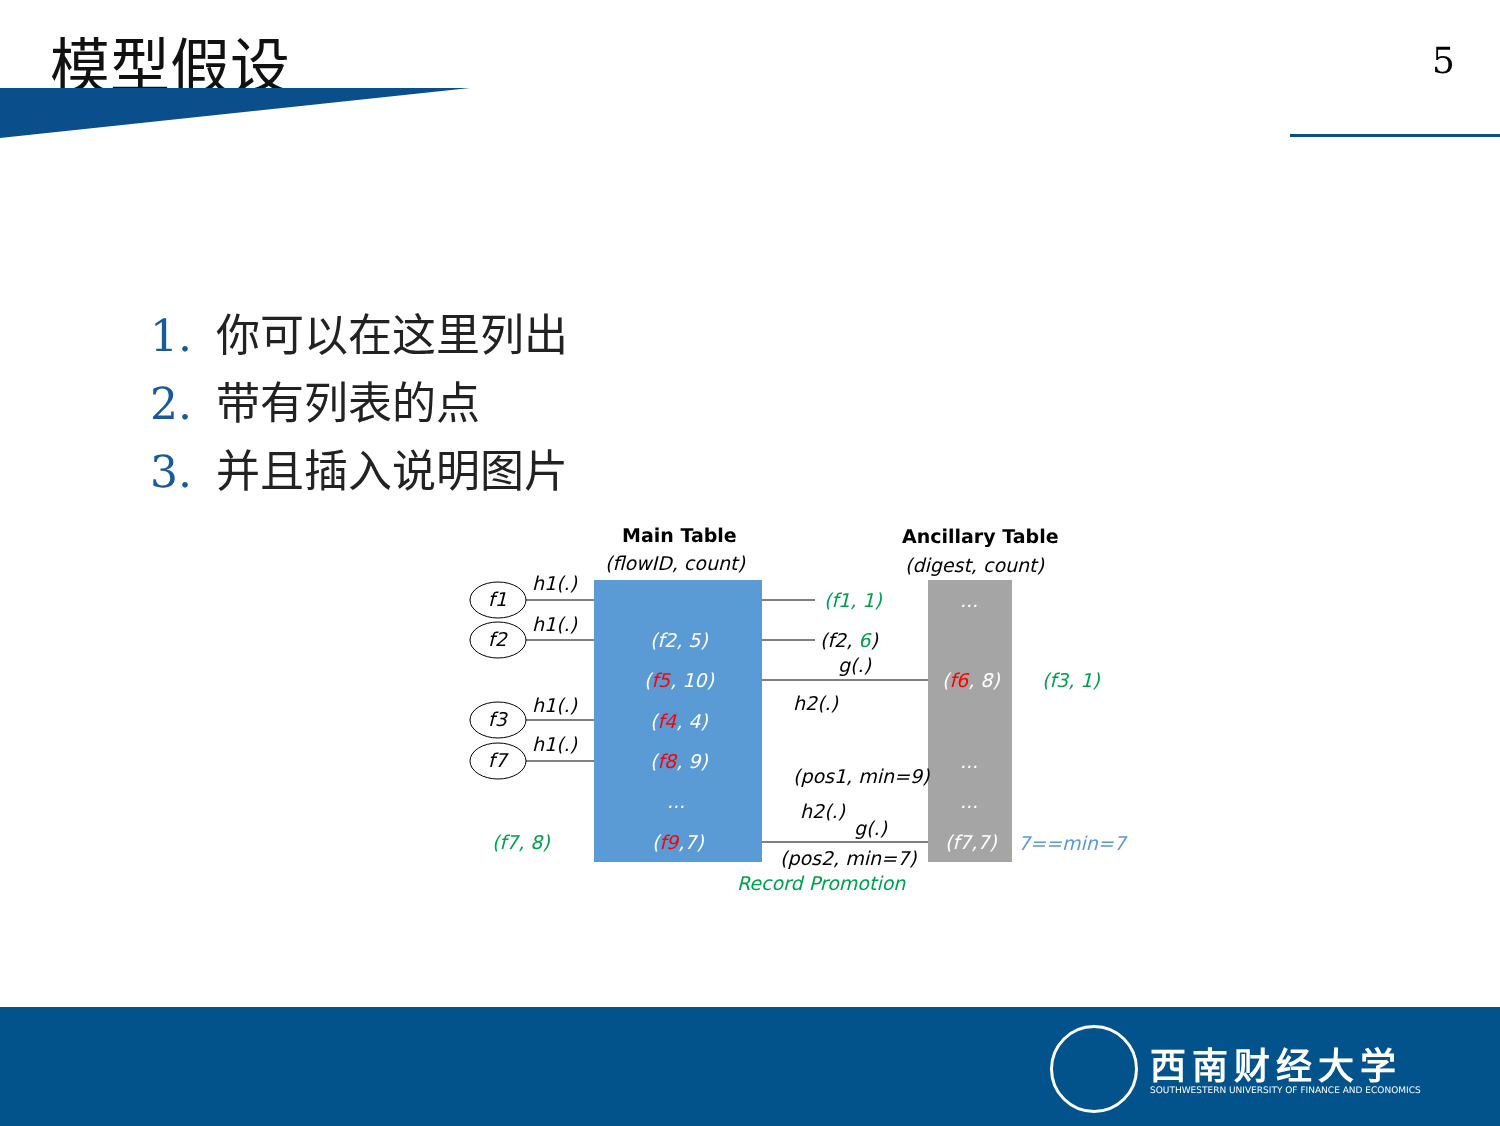模型假设 5
1. 你可以在这里列出
2. 带有列表的点
3. 并且插入说明图片
Main Table
(flowID, count)
Ancillary Table
(digest, count)
(f2, 5)
(f5, 10)
(f4, 4)
(f8, 9)
...
(f9,7)
...
(f6, 8)
...
...
(f7,7)
f1
f2
f3
f7
h1(.)
h1(.)
h1(.)
h1(.)
(f1, 1)
(f2, 6)
g(.)
(f3, 1)
h2(.)
(pos1, min=9)
h2(.)
g(.)
(pos2, min=7)
7==min=7
(f7, 8)
Record Promotion
西南财经大学
SOUTHWESTERN UNIVERSITY OF FINANCE AND ECONOMICS